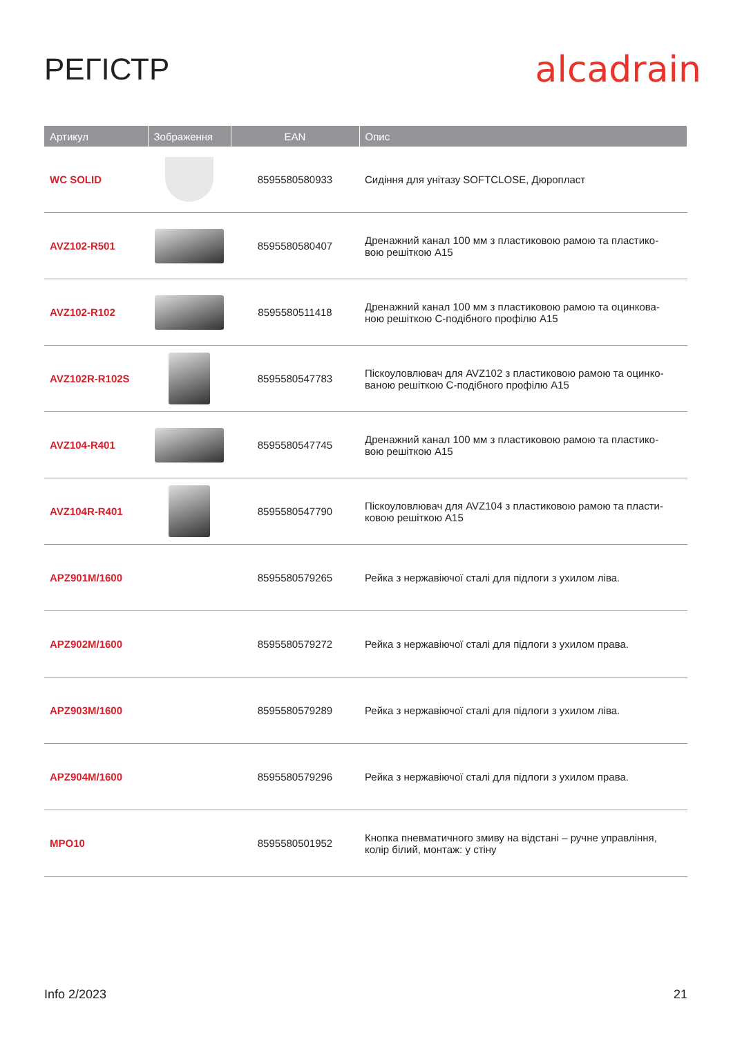РЕГІСТР
alcadrain
| Артикул | Зображення | EAN | Опис |
| --- | --- | --- | --- |
| WC SOLID | | 8595580580933 | Сидіння для унітазу SOFTCLOSE, Дюропласт |
| AVZ102-R501 | | 8595580580407 | Дренажний канал 100 мм з пластиковою рамою та пластико- вою решіткою A15 |
| AVZ102-R102 | | 8595580511418 | Дренажний канал 100 мм з пластиковою рамою та оцинкова- ною решіткою С-подібного профілю A15 |
| AVZ102R-R102S | | 8595580547783 | Піскоуловлювач для AVZ102 з пластиковою рамою та оцинко- ваною решіткою С-подібного профілю A15 |
| AVZ104-R401 | | 8595580547745 | Дренажний канал 100 мм з пластиковою рамою та пластико- вою решіткою A15 |
| AVZ104R-R401 | | 8595580547790 | Піскоуловлювач для AVZ104 з пластиковою рамою та пласти- ковою решіткою A15 |
| APZ901M/1600 | | 8595580579265 | Рейка з нержавіючої сталі для підлоги з ухилом ліва. |
| APZ902M/1600 | | 8595580579272 | Рейка з нержавіючої сталі для підлоги з ухилом права. |
| APZ903M/1600 | | 8595580579289 | Рейка з нержавіючої сталі для підлоги з ухилом ліва. |
| APZ904M/1600 | | 8595580579296 | Рейка з нержавіючої сталі для підлоги з ухилом права. |
| MPO10 | | 8595580501952 | Кнопка пневматичного змиву на відстані – ручне управління, колір білий, монтаж: у стіну |
Info 2/2023 21